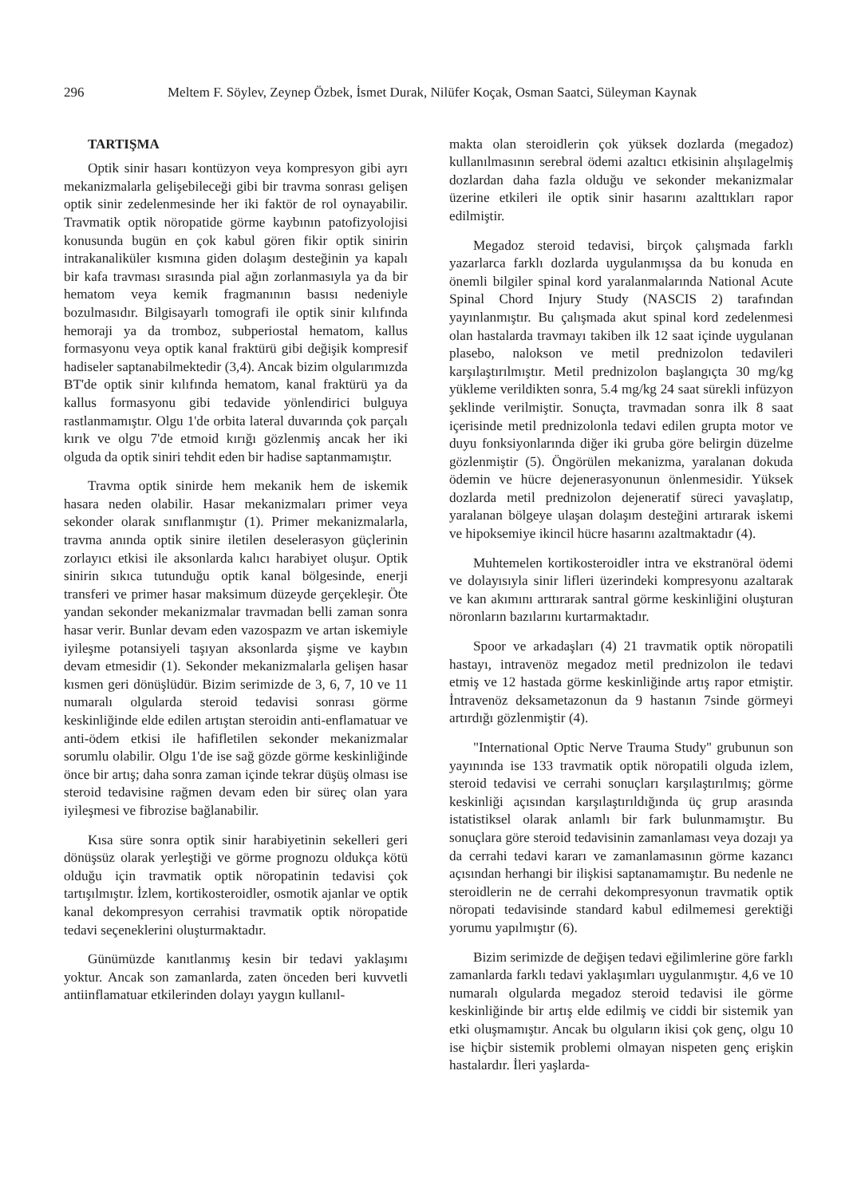296 Meltem F. Söylev, Zeynep Özbek, İsmet Durak, Nilüfer Koçak, Osman Saatci, Süleyman Kaynak
TARTIŞMA
Optik sinir hasarı kontüzyon veya kompresyon gibi ayrı mekanizmalarla gelişebileceği gibi bir travma sonrası gelişen optik sinir zedelenmesinde her iki faktör de rol oynayabilir. Travmatik optik nöropatide görme kaybının patofizyolojisi konusunda bugün en çok kabul gören fikir optik sinirin intrakanaliküler kısmına giden dolaşım desteğinin ya kapalı bir kafa travması sırasında pial ağın zorlanmasıyla ya da bir hematom veya kemik fragmanının basısı nedeniyle bozulmasıdır. Bilgisayarlı tomografi ile optik sinir kılıfında hemoraji ya da tromboz, subperiostal hematom, kallus formasyonu veya optik kanal fraktürü gibi değişik kompresif hadiseler saptanabilmektedir (3,4). Ancak bizim olgularımızda BT'de optik sinir kılıfında hematom, kanal fraktürü ya da kallus formasyonu gibi tedavide yönlendirici bulguya rastlanmamıştır. Olgu 1'de orbita lateral duvarında çok parçalı kırık ve olgu 7'de etmoid kırığı gözlenmiş ancak her iki olguda da optik siniri tehdit eden bir hadise saptanmamıştır.
Travma optik sinirde hem mekanik hem de iskemik hasara neden olabilir. Hasar mekanizmaları primer veya sekonder olarak sınıflanmıştır (1). Primer mekanizmalarla, travma anında optik sinire iletilen deselerasyon güçlerinin zorlayıcı etkisi ile aksonlarda kalıcı harabiyet oluşur. Optik sinirin sıkıca tutunduğu optik kanal bölgesinde, enerji transferi ve primer hasar maksimum düzeyde gerçekleşir. Öte yandan sekonder mekanizmalar travmadan belli zaman sonra hasar verir. Bunlar devam eden vazospazm ve artan iskemiyle iyileşme potansiyeli taşıyan aksonlarda şişme ve kaybın devam etmesidir (1). Sekonder mekanizmalarla gelişen hasar kısmen geri dönüşlüdür. Bizim serimizde de 3, 6, 7, 10 ve 11 numaralı olgularda steroid tedavisi sonrası görme keskinliğinde elde edilen artıştan steroidin anti-enflamatuar ve anti-ödem etkisi ile hafifletilen sekonder mekanizmalar sorumlu olabilir. Olgu 1'de ise sağ gözde görme keskinliğinde önce bir artış; daha sonra zaman içinde tekrar düşüş olması ise steroid tedavisine rağmen devam eden bir süreç olan yara iyileşmesi ve fibrozise bağlanabilir.
Kısa süre sonra optik sinir harabiyetinin sekelleri geri dönüşsüz olarak yerleştiği ve görme prognozu oldukça kötü olduğu için travmatik optik nöropatinin tedavisi çok tartışılmıştır. İzlem, kortikosteroidler, osmotik ajanlar ve optik kanal dekompresyon cerrahisi travmatik optik nöropatide tedavi seçeneklerini oluşturmaktadır.
Günümüzde kanıtlanmış kesin bir tedavi yaklaşımı yoktur. Ancak son zamanlarda, zaten önceden beri kuvvetli antiinflamatuar etkilerinden dolayı yaygın kullanıl-
makta olan steroidlerin çok yüksek dozlarda (megadoz) kullanılmasının serebral ödemi azaltıcı etkisinin alışılagelmiş dozlardan daha fazla olduğu ve sekonder mekanizmalar üzerine etkileri ile optik sinir hasarını azalttıkları rapor edilmiştir.
Megadoz steroid tedavisi, birçok çalışmada farklı yazarlarca farklı dozlarda uygulanmışsa da bu konuda en önemli bilgiler spinal kord yaralanmalarında National Acute Spinal Chord Injury Study (NASCIS 2) tarafından yayınlanmıştır. Bu çalışmada akut spinal kord zedelenmesi olan hastalarda travmayı takiben ilk 12 saat içinde uygulanan plasebo, nalokson ve metil prednizolon tedavileri karşılaştırılmıştır. Metil prednizolon başlangıçta 30 mg/kg yükleme verildikten sonra, 5.4 mg/kg 24 saat sürekli infüzyon şeklinde verilmiştir. Sonuçta, travmadan sonra ilk 8 saat içerisinde metil prednizolonla tedavi edilen grupta motor ve duyu fonksiyonlarında diğer iki gruba göre belirgin düzelme gözlenmiştir (5). Öngörülen mekanizma, yaralanan dokuda ödemin ve hücre dejenerasyonunun önlenmesidir. Yüksek dozlarda metil prednizolon dejeneratif süreci yavaşlatıp, yaralanan bölgeye ulaşan dolaşım desteğini artırarak iskemi ve hipoksemiye ikincil hücre hasarını azaltmaktadır (4).
Muhtemelen kortikosteroidler intra ve ekstranöral ödemi ve dolayısıyla sinir lifleri üzerindeki kompresyonu azaltarak ve kan akımını arttırarak santral görme keskinliğini oluşturan nöronların bazılarını kurtarmaktadır.
Spoor ve arkadaşları (4) 21 travmatik optik nöropatili hastayı, intravenöz megadoz metil prednizolon ile tedavi etmiş ve 12 hastada görme keskinliğinde artış rapor etmiştir. İntravenöz deksametazonun da 9 hastanın 7sinde görmeyi artırdığı gözlenmiştir (4).
"International Optic Nerve Trauma Study" grubunun son yayınında ise 133 travmatik optik nöropatili olguda izlem, steroid tedavisi ve cerrahi sonuçları karşılaştırılmış; görme keskinliği açısından karşılaştırıldığında üç grup arasında istatistiksel olarak anlamlı bir fark bulunmamıştır. Bu sonuçlara göre steroid tedavisinin zamanlaması veya dozajı ya da cerrahi tedavi kararı ve zamanlamasının görme kazancı açısından herhangi bir ilişkisi saptanamamıştır. Bu nedenle ne steroidlerin ne de cerrahi dekompresyonun travmatik optik nöropati tedavisinde standard kabul edilmemesi gerektiği yorumu yapılmıştır (6).
Bizim serimizde de değişen tedavi eğilimlerine göre farklı zamanlarda farklı tedavi yaklaşımları uygulanmıştır. 4,6 ve 10 numaralı olgularda megadoz steroid tedavisi ile görme keskinliğinde bir artış elde edilmiş ve ciddi bir sistemik yan etki oluşmamıştır. Ancak bu olguların ikisi çok genç, olgu 10 ise hiçbir sistemik problemi olmayan nispeten genç erişkin hastalardır. İleri yaşlarda-